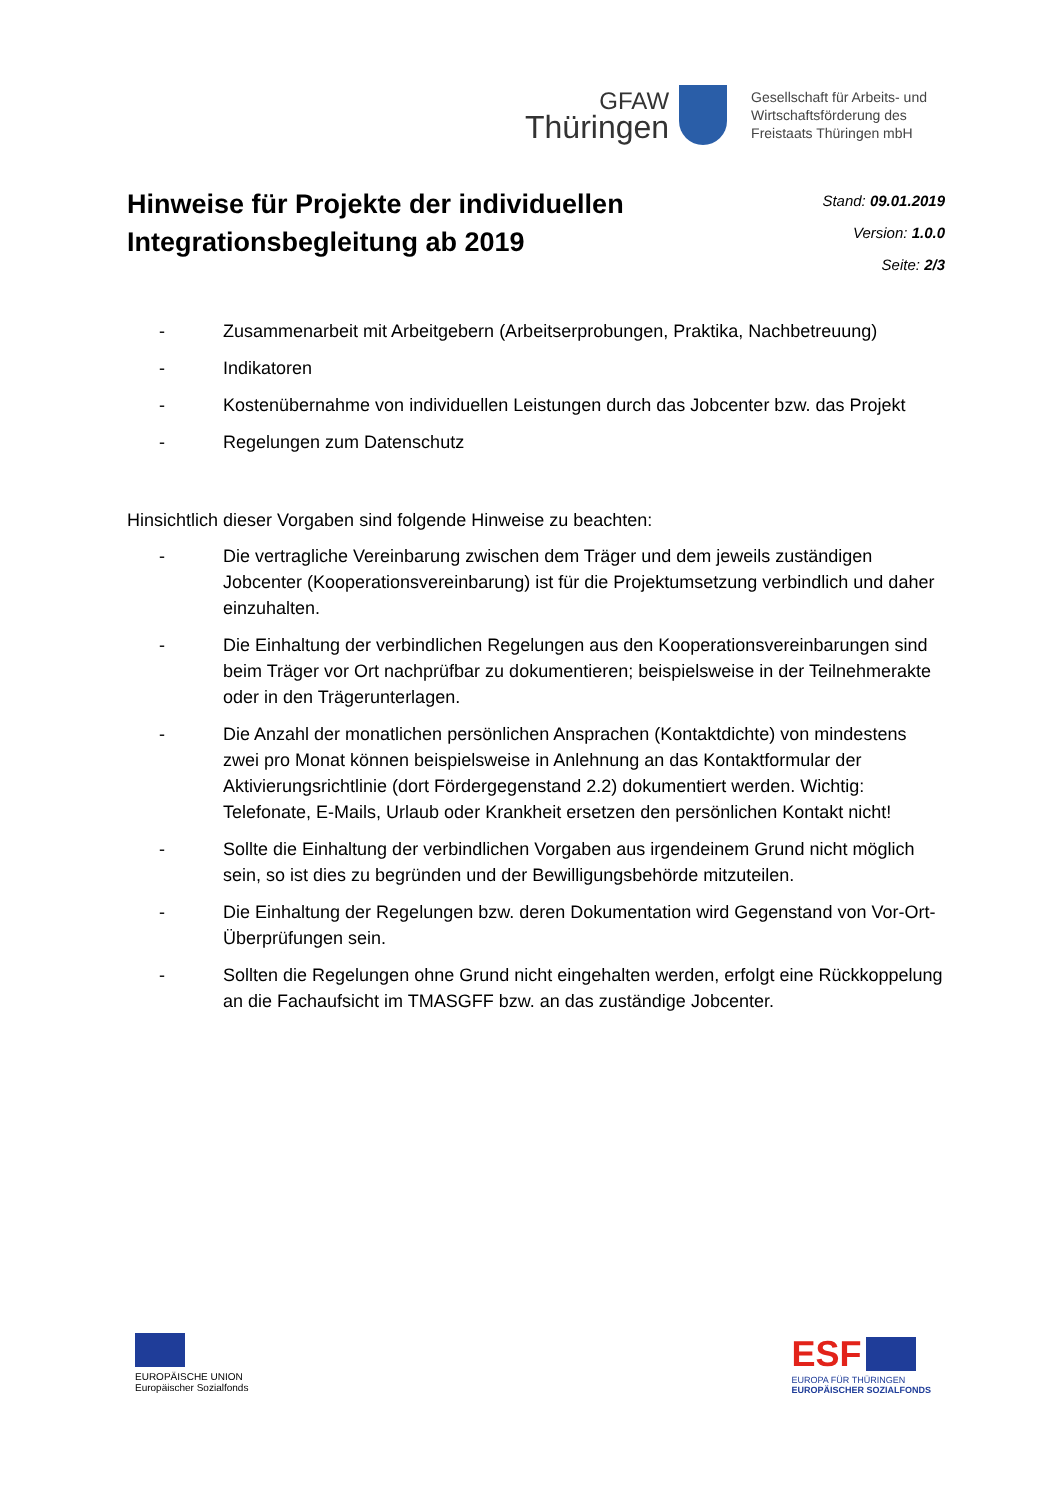GFAW
Thüringen
Gesellschaft für Arbeits- und
Wirtschaftsförderung des
Freistaats Thüringen mbH
Hinweise für Projekte der individuellen
Integrationsbegleitung ab 2019
Stand: 09.01.2019
Version: 1.0.0
Seite: 2/3
- Zusammenarbeit mit Arbeitgebern (Arbeitserprobungen, Praktika, Nachbetreuung)
- Indikatoren
- Kostenübernahme von individuellen Leistungen durch das Jobcenter bzw. das Projekt
- Regelungen zum Datenschutz
Hinsichtlich dieser Vorgaben sind folgende Hinweise zu beachten:
- Die vertragliche Vereinbarung zwischen dem Träger und dem jeweils zuständigen Jobcenter (Kooperationsvereinbarung) ist für die Projektumsetzung verbindlich und daher einzuhalten.
- Die Einhaltung der verbindlichen Regelungen aus den Kooperationsvereinbarungen sind beim Träger vor Ort nachprüfbar zu dokumentieren; beispielsweise in der Teilnehmerakte oder in den Trägerunterlagen.
- Die Anzahl der monatlichen persönlichen Ansprachen (Kontaktdichte) von mindestens zwei pro Monat können beispielsweise in Anlehnung an das Kontaktformular der Aktivierungsrichtlinie (dort Fördergegenstand 2.2) dokumentiert werden. Wichtig: Telefonate, E-Mails, Urlaub oder Krankheit ersetzen den persönlichen Kontakt nicht!
- Sollte die Einhaltung der verbindlichen Vorgaben aus irgendeinem Grund nicht möglich sein, so ist dies zu begründen und der Bewilligungsbehörde mitzuteilen.
- Die Einhaltung der Regelungen bzw. deren Dokumentation wird Gegenstand von Vor-Ort-Überprüfungen sein.
- Sollten die Regelungen ohne Grund nicht eingehalten werden, erfolgt eine Rückkoppelung an die Fachaufsicht im TMASGFF bzw. an das zuständige Jobcenter.
EUROPÄISCHE UNION
Europäischer Sozialfonds
ESF
EUROPA FÜR THÜRINGEN
EUROPÄISCHER SOZIALFONDS